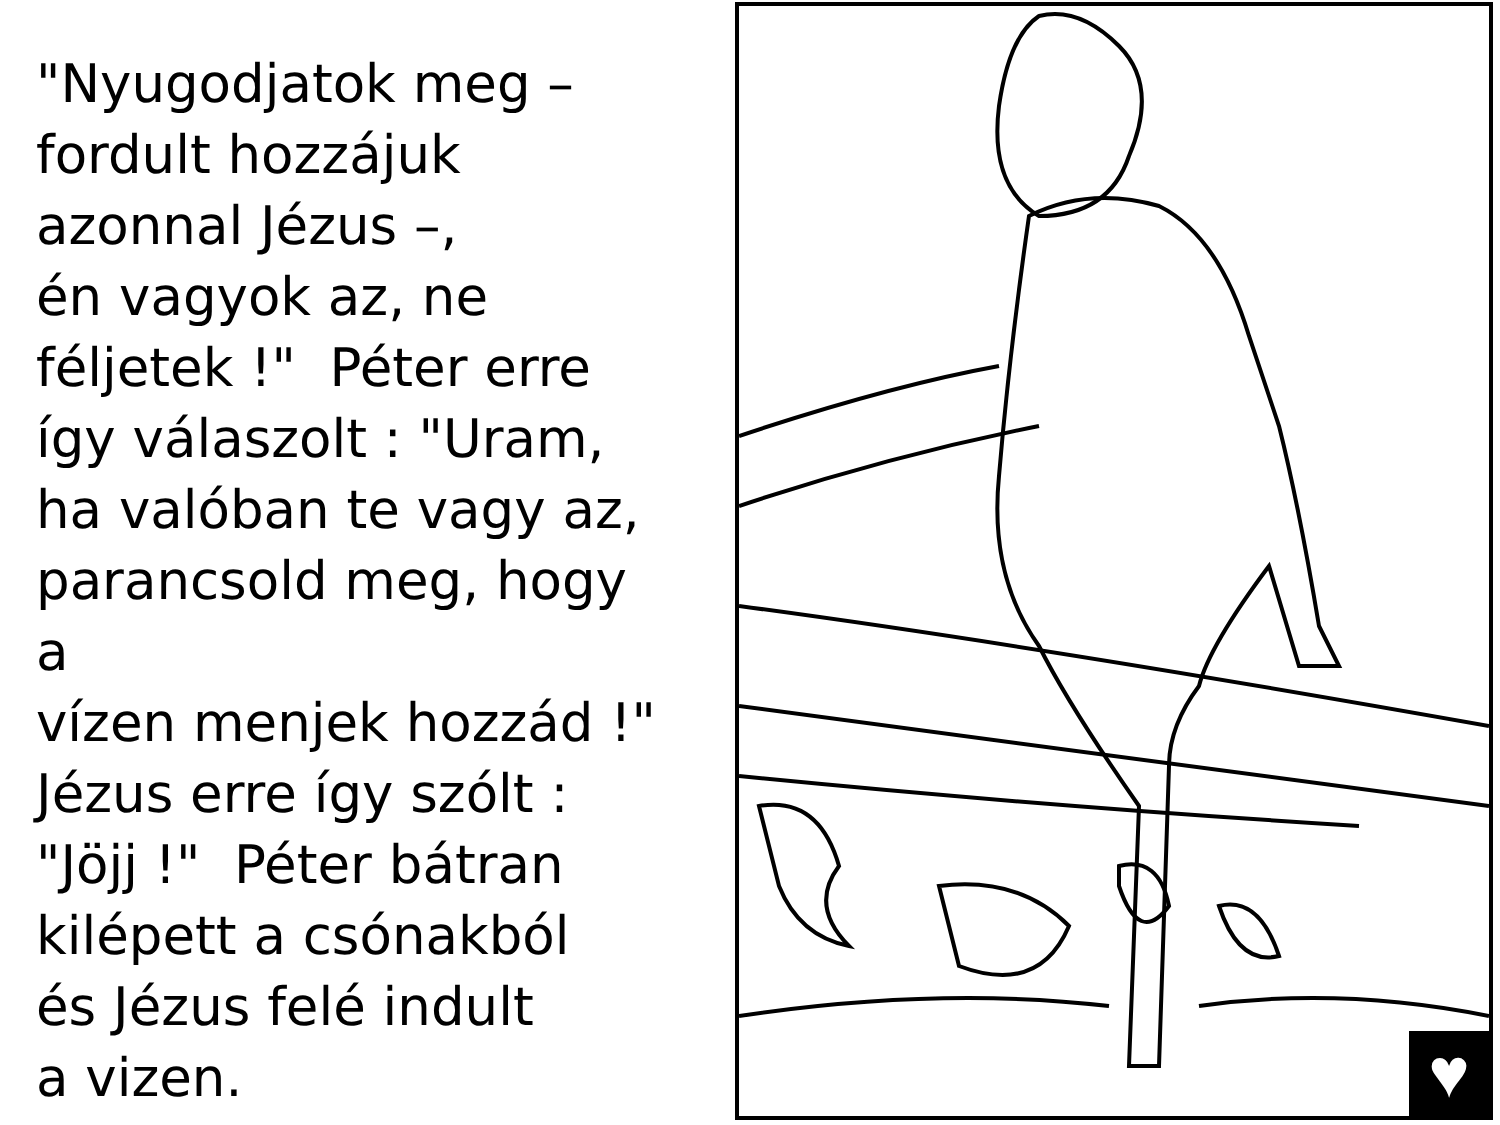"Nyugodjatok meg –
fordult hozzájuk
azonnal Jézus –,
én vagyok az, ne
féljetek !" Péter erre
így válaszolt : "Uram,
ha valóban te vagy az,
parancsold meg, hogy a
vízen menjek hozzád !"
Jézus erre így szólt :
"Jöjj !" Péter bátran
kilépett a csónakból
és Jézus felé indult
a vizen.
♥